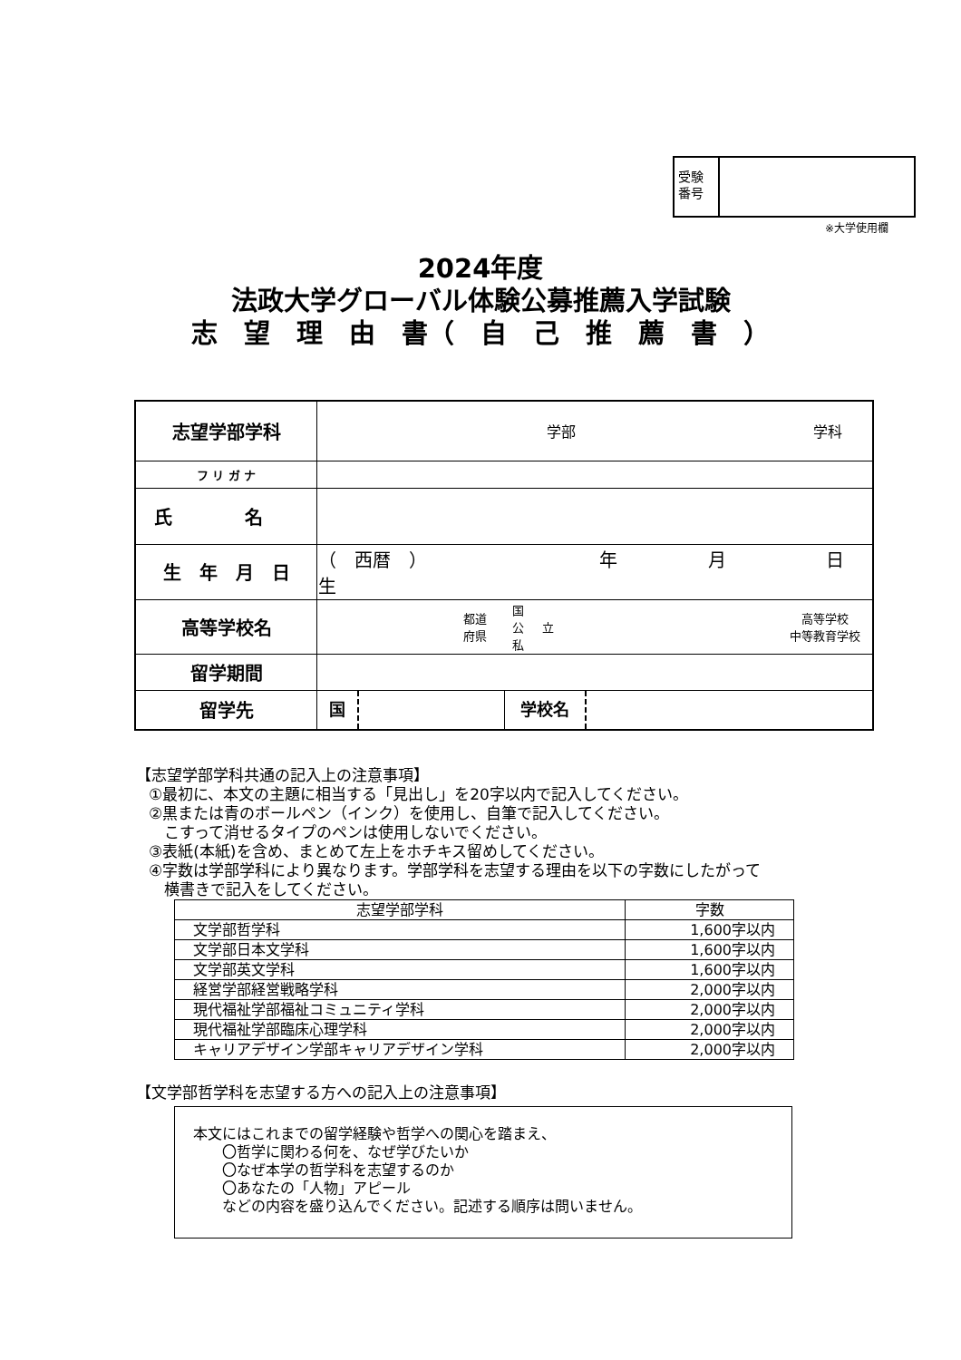受験
番号
※大学使用欄
2024年度
法政大学グローバル体験公募推薦入学試験
志　望　理　由　書（　自　己　推　薦　書　）
| 志望学部学科 | 学部 学科 |
| フ リ ガ ナ | |
| 氏 名 | |
| 生 年 月 日 | （ 西暦 ） 年 月 日 生 |
| 高等学校名 | 都道 府県 国 公 私 立 高等学校 中等教育学校 |
| 留学期間 | |
| 留学先 | 国 学校名 |
【志望学部学科共通の記入上の注意事項】
①最初に、本文の主題に相当する「見出し」を20字以内で記入してください。
②黒または青のボールペン（インク）を使用し、自筆で記入してください。
　こすって消せるタイプのペンは使用しないでください。
③表紙(本紙)を含め、まとめて左上をホチキス留めしてください。
④字数は学部学科により異なります。学部学科を志望する理由を以下の字数にしたがって
　横書きで記入をしてください。
| 志望学部学科 | 字数 |
| --- | --- |
| 文学部哲学科 | 1,600字以内 |
| 文学部日本文学科 | 1,600字以内 |
| 文学部英文学科 | 1,600字以内 |
| 経営学部経営戦略学科 | 2,000字以内 |
| 現代福祉学部福祉コミュニティ学科 | 2,000字以内 |
| 現代福祉学部臨床心理学科 | 2,000字以内 |
| キャリアデザイン学部キャリアデザイン学科 | 2,000字以内 |
【文学部哲学科を志望する方への記入上の注意事項】
本文にはこれまでの留学経験や哲学への関心を踏まえ、
　　〇哲学に関わる何を、なぜ学びたいか
　　〇なぜ本学の哲学科を志望するのか
　　〇あなたの「人物」アピール
　　などの内容を盛り込んでください。記述する順序は問いません。